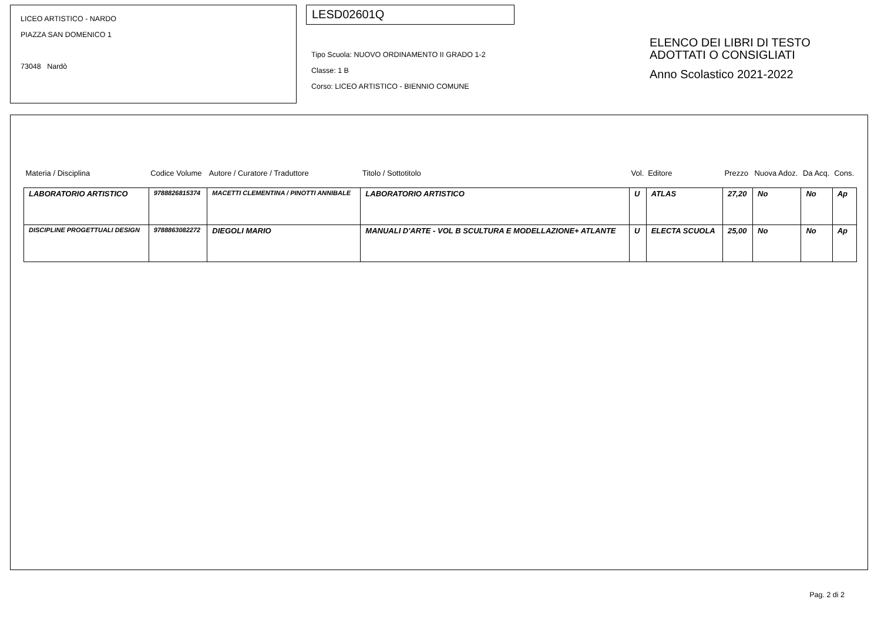LICEO ARTISTICO - NARDO
PIAZZA SAN DOMENICO 1
73048 Nardò
LESD02601Q
Tipo Scuola: NUOVO ORDINAMENTO II GRADO 1-2
Classe: 1 B
Corso: LICEO ARTISTICO - BIENNIO COMUNE
ELENCO DEI LIBRI DI TESTO
ADOTTATI O CONSIGLIATI
Anno Scolastico 2021-2022
| Materia / Disciplina | Codice Volume | Autore / Curatore / Traduttore | Titolo / Sottotitolo | Vol. | Editore | Prezzo | Nuova Adoz. | Da Acq. | Cons. |
| --- | --- | --- | --- | --- | --- | --- | --- | --- | --- |
| LABORATORIO ARTISTICO | 9788826815374 | MACETTI CLEMENTINA / PINOTTI ANNIBALE | LABORATORIO ARTISTICO | U | ATLAS | 27,20 | No | No | Ap |
| DISCIPLINE PROGETTUALI DESIGN | 9788863082272 | DIEGOLI MARIO | MANUALI D'ARTE - VOL B SCULTURA E MODELLAZIONE+ ATLANTE | U | ELECTA SCUOLA | 25,00 | No | No | Ap |
Pag. 2 di 2